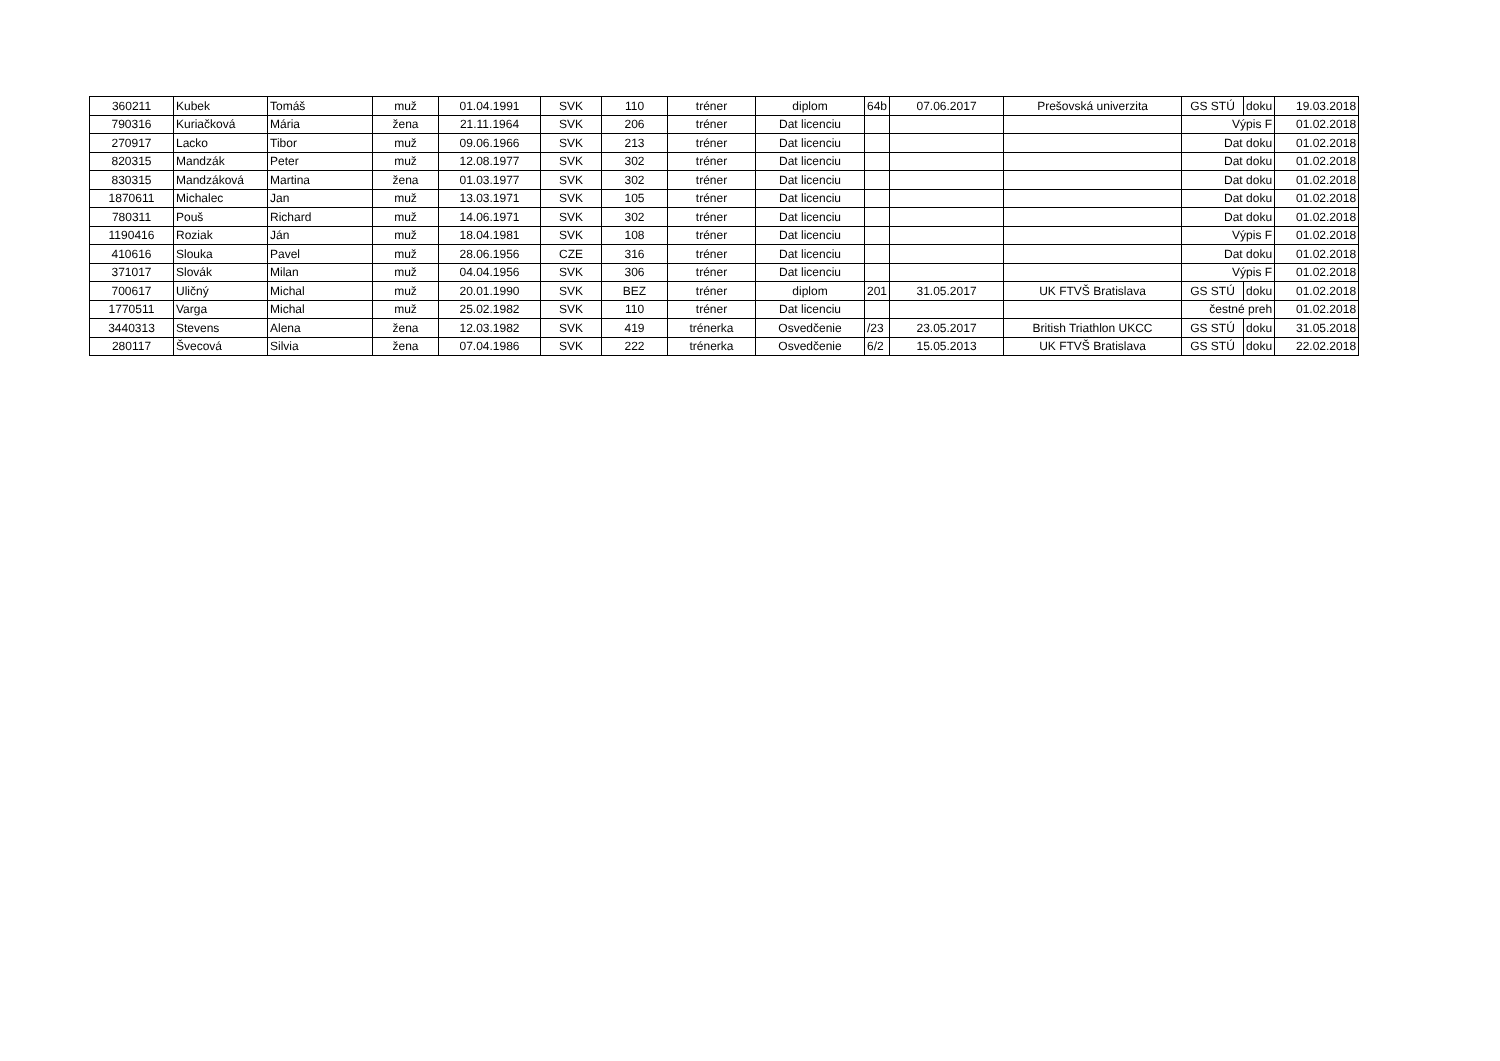| 360211 | Kubek | Tomáš | muž | 01.04.1991 | SVK | 110 | tréner | diplom | 64b | 07.06.2017 | Prešovská univerzita | GS STÚ | doku | 19.03.2018 |
| 790316 | Kuriačková | Mária | žena | 21.11.1964 | SVK | 206 | tréner | Dat licenciu | | | | Výpis F | | 01.02.2018 |
| 270917 | Lacko | Tibor | muž | 09.06.1966 | SVK | 213 | tréner | Dat licenciu | | | | Dat doku | | 01.02.2018 |
| 820315 | Mandzák | Peter | muž | 12.08.1977 | SVK | 302 | tréner | Dat licenciu | | | | Dat doku | | 01.02.2018 |
| 830315 | Mandzáková | Martina | žena | 01.03.1977 | SVK | 302 | tréner | Dat licenciu | | | | Dat doku | | 01.02.2018 |
| 1870611 | Michalec | Jan | muž | 13.03.1971 | SVK | 105 | tréner | Dat licenciu | | | | Dat doku | | 01.02.2018 |
| 780311 | Pouš | Richard | muž | 14.06.1971 | SVK | 302 | tréner | Dat licenciu | | | | Dat doku | | 01.02.2018 |
| 1190416 | Roziak | Ján | muž | 18.04.1981 | SVK | 108 | tréner | Dat licenciu | | | | Výpis F | | 01.02.2018 |
| 410616 | Slouka | Pavel | muž | 28.06.1956 | CZE | 316 | tréner | Dat licenciu | | | | Dat doku | | 01.02.2018 |
| 371017 | Slovák | Milan | muž | 04.04.1956 | SVK | 306 | tréner | Dat licenciu | | | | Výpis F | | 01.02.2018 |
| 700617 | Uličný | Michal | muž | 20.01.1990 | SVK | BEZ | tréner | diplom | 201 | 31.05.2017 | UK FTVŠ Bratislava | GS STÚ | doku | 01.02.2018 |
| 1770511 | Varga | Michal | muž | 25.02.1982 | SVK | 110 | tréner | Dat licenciu | | | | čestné preh | | 01.02.2018 |
| 3440313 | Stevens | Alena | žena | 12.03.1982 | SVK | 419 | trénerka | Osvedčenie | /23 | 23.05.2017 | British Triathlon UKCC | GS STÚ | doku | 31.05.2018 |
| 280117 | Švecová | Silvia | žena | 07.04.1986 | SVK | 222 | trénerka | Osvedčenie | 6/2 | 15.05.2013 | UK FTVŠ Bratislava | GS STÚ | doku | 22.02.2018 |